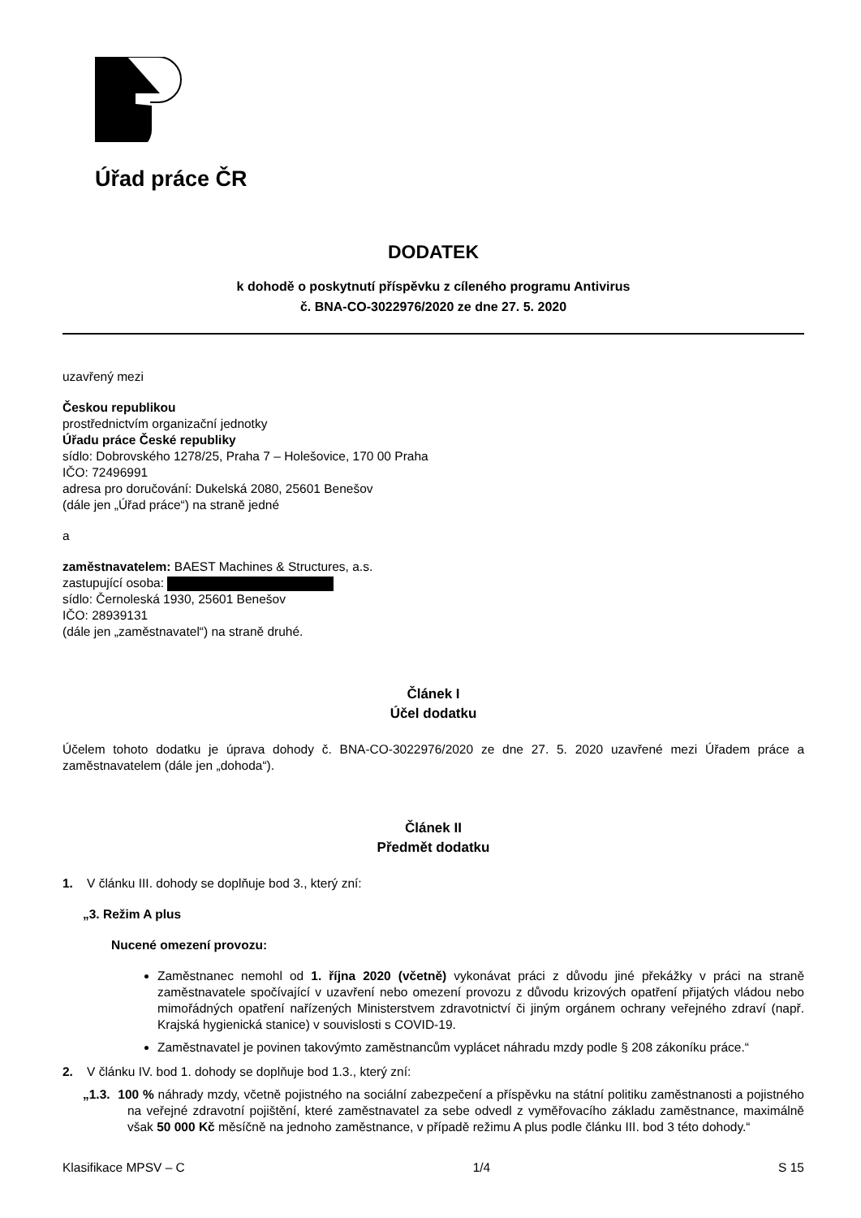Úřad práce ČR
DODATEK
k dohodě o poskytnutí příspěvku z cíleného programu Antivirus
č. BNA-CO-3022976/2020 ze dne 27. 5. 2020
uzavřený mezi
Českou republikou
prostřednictvím organizační jednotky
Úřadu práce České republiky
sídlo: Dobrovského 1278/25, Praha 7 – Holešovice, 170 00 Praha
IČO: 72496991
adresa pro doručování: Dukelská 2080, 25601 Benešov
(dále jen „Úřad práce“) na straně jedné
a
zaměstnavatelem: BAEST Machines & Structures, a.s.
zastupující osoba:
sídlo: Černoleská 1930, 25601 Benešov
IČO: 28939131
(dále jen „zaměstnavatel“) na straně druhé.
Článek I
Účel dodatku
Účelem tohoto dodatku je úprava dohody č. BNA-CO-3022976/2020 ze dne 27. 5. 2020 uzavřené mezi Úřadem práce a zaměstnavatelem (dále jen „dohoda“).
Článek II
Předmět dodatku
1. V článku III. dohody se doplňuje bod 3., který zní:
„3. Režim A plus
Nucené omezení provozu:
Zaměstnanec nemohl od 1. října 2020 (včetně) vykonávat práci z důvodu jiné překážky v práci na straně zaměstnavatele spočívající v uzavření nebo omezení provozu z důvodu krizových opatření přijatých vládou nebo mimořádných opatření nařízených Ministerstvem zdravotnictví či jiným orgánem ochrany veřejného zdraví (např. Krajská hygienická stanice) v souvislosti s COVID-19.
Zaměstnavatel je povinen takovýmto zaměstnancům vyplácet náhradu mzdy podle § 208 zákoníku práce.“
2. V článku IV. bod 1. dohody se doplňuje bod 1.3., který zní:
„1.3. 100 % náhrady mzdy, včetně pojistného na sociální zabezpečení a příspěvku na státní politiku zaměstnanosti a pojistného na veřejné zdravotní pojištění, které zaměstnavatel za sebe odvedl z vyměřovacího základu zaměstnance, maximálně však 50 000 Kč měsíčně na jednoho zaměstnance, v případě režimu A plus podle článku III. bod 3 této dohody.“
Klasifikace MPSV – C 1/4 S 15